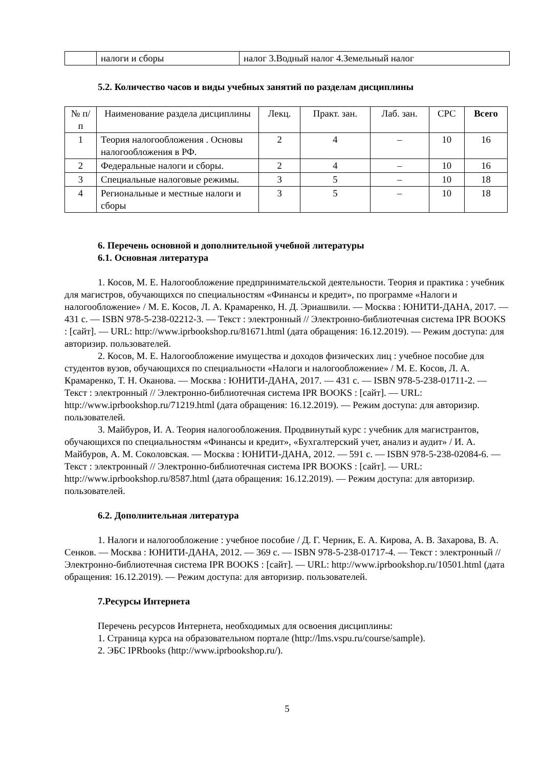| | налоги и сборы | налог 3.Водный налог 4.Земельный налог |
5.2. Количество часов и виды учебных занятий по разделам дисциплины
| № п/п | Наименование раздела дисциплины | Лекц. | Практ. зан. | Лаб. зан. | СРС | Всего |
| --- | --- | --- | --- | --- | --- | --- |
| 1 | Теория налогообложения . Основы налогообложения в РФ. | 2 | 4 | – | 10 | 16 |
| 2 | Федеральные налоги и сборы. | 2 | 4 | – | 10 | 16 |
| 3 | Специальные налоговые режимы. | 3 | 5 | – | 10 | 18 |
| 4 | Региональные и местные налоги и сборы | 3 | 5 | – | 10 | 18 |
6. Перечень основной и дополнительной учебной литературы
6.1. Основная литература
1. Косов, М. Е. Налогообложение предпринимательской деятельности. Теория и практика : учебник для магистров, обучающихся по специальностям «Финансы и кредит», по программе «Налоги и налогообложение» / М. Е. Косов, Л. А. Крамаренко, Н. Д. Эриашвили. — Москва : ЮНИТИ-ДАНА, 2017. — 431 c. — ISBN 978-5-238-02212-3. — Текст : электронный // Электронно-библиотечная система IPR BOOKS : [сайт]. — URL: http://www.iprbookshop.ru/81671.html (дата обращения: 16.12.2019). — Режим доступа: для авторизир. пользователей.
2. Косов, М. Е. Налогообложение имущества и доходов физических лиц : учебное пособие для студентов вузов, обучающихся по специальности «Налоги и налогообложение» / М. Е. Косов, Л. А. Крамаренко, Т. Н. Оканова. — Москва : ЮНИТИ-ДАНА, 2017. — 431 c. — ISBN 978-5-238-01711-2. — Текст : электронный // Электронно-библиотечная система IPR BOOKS : [сайт]. — URL: http://www.iprbookshop.ru/71219.html (дата обращения: 16.12.2019). — Режим доступа: для авторизир. пользователей.
3. Майбуров, И. А. Теория налогообложения. Продвинутый курс : учебник для магистрантов, обучающихся по специальностям «Финансы и кредит», «Бухгалтерский учет, анализ и аудит» / И. А. Майбуров, А. М. Соколовская. — Москва : ЮНИТИ-ДАНА, 2012. — 591 c. — ISBN 978-5-238-02084-6. — Текст : электронный // Электронно-библиотечная система IPR BOOKS : [сайт]. — URL: http://www.iprbookshop.ru/8587.html (дата обращения: 16.12.2019). — Режим доступа: для авторизир. пользователей.
6.2. Дополнительная литература
1. Налоги и налогообложение : учебное пособие / Д. Г. Черник, Е. А. Кирова, А. В. Захарова, В. А. Сенков. — Москва : ЮНИТИ-ДАНА, 2012. — 369 c. — ISBN 978-5-238-01717-4. — Текст : электронный // Электронно-библиотечная система IPR BOOKS : [сайт]. — URL: http://www.iprbookshop.ru/10501.html (дата обращения: 16.12.2019). — Режим доступа: для авторизир. пользователей.
7.Ресурсы Интернета
Перечень ресурсов Интернета, необходимых для освоения дисциплины:
1. Страница курса на образовательном портале (http://lms.vspu.ru/course/sample).
2. ЭБС IPRbooks (http://www.iprbookshop.ru/).
5